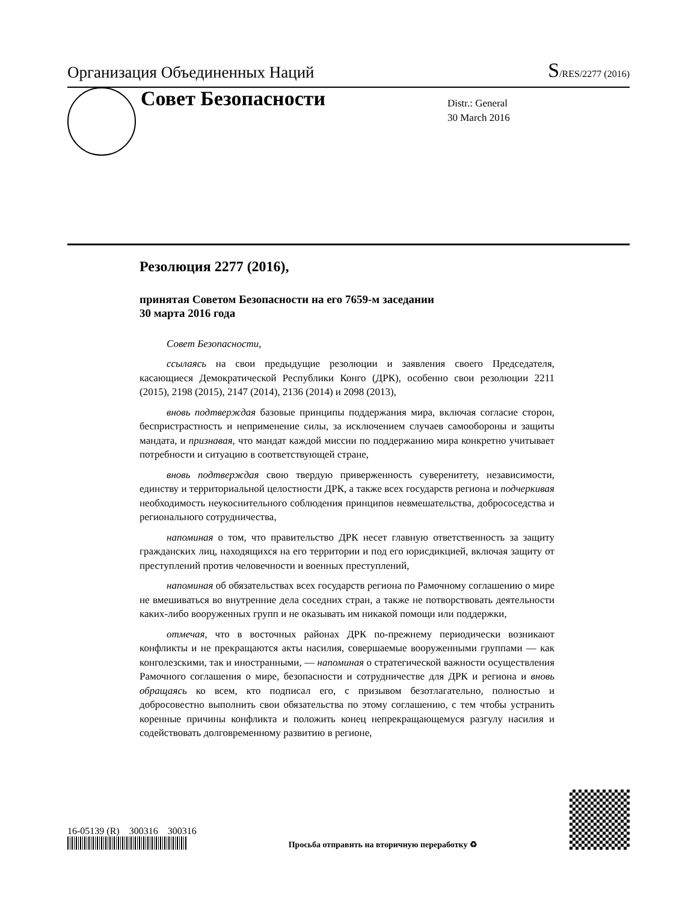Организация Объединенных Наций S/RES/2277 (2016)
Совет Безопасности
Distr.: General
30 March 2016
Резолюция 2277 (2016),
принятая Советом Безопасности на его 7659-м заседании
30 марта 2016 года
Совет Безопасности,
ссылаясь на свои предыдущие резолюции и заявления своего Председателя, касающиеся Демократической Республики Конго (ДРК), особенно свои резолюции 2211 (2015), 2198 (2015), 2147 (2014), 2136 (2014) и 2098 (2013),
вновь подтверждая базовые принципы поддержания мира, включая согласие сторон, беспристрастность и неприменение силы, за исключением случаев самообороны и защиты мандата, и признавая, что мандат каждой миссии по поддержанию мира конкретно учитывает потребности и ситуацию в соответствующей стране,
вновь подтверждая свою твердую приверженность суверенитету, независимости, единству и территориальной целостности ДРК, а также всех государств региона и подчеркивая необходимость неукоснительного соблюдения принципов невмешательства, добрососедства и регионального сотрудничества,
напоминая о том, что правительство ДРК несет главную ответственность за защиту гражданских лиц, находящихся на его территории и под его юрисдикцией, включая защиту от преступлений против человечности и военных преступлений,
напоминая об обязательствах всех государств региона по Рамочному соглашению о мире не вмешиваться во внутренние дела соседних стран, а также не потворствовать деятельности каких-либо вооруженных групп и не оказывать им никакой помощи или поддержки,
отмечая, что в восточных районах ДРК по-прежнему периодически возникают конфликты и не прекращаются акты насилия, совершаемые вооруженными группами — как конголезскими, так и иностранными, — напоминая о стратегической важности осуществления Рамочного соглашения о мире, безопасности и сотрудничестве для ДРК и региона и вновь обращаясь ко всем, кто подписал его, с призывом безотлагательно, полностью и добросовестно выполнить свои обязательства по этому соглашению, с тем чтобы устранить коренные причины конфликта и положить конец непрекращающемуся разгулу насилия и содействовать долговременному развитию в регионе,
16-05139 (R) 300316 300316
Просьба отправить на вторичную переработку ♻